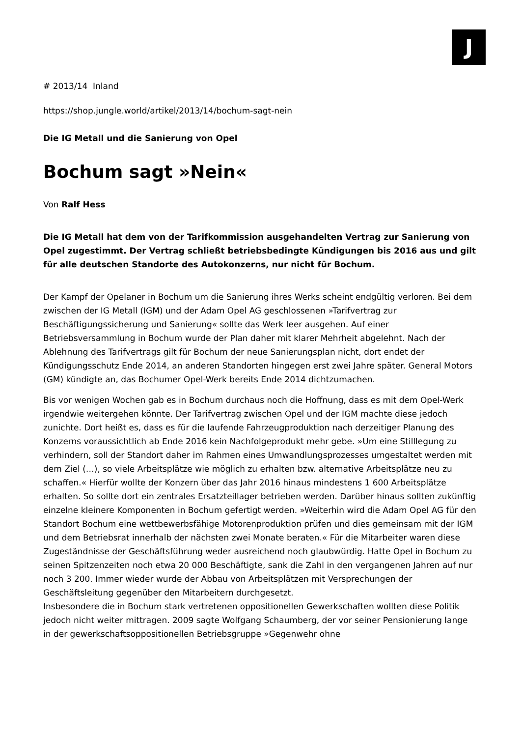J
# 2013/14 Inland
https://shop.jungle.world/artikel/2013/14/bochum-sagt-nein
Die IG Metall und die Sanierung von Opel
Bochum sagt »Nein«
Von Ralf Hess
Die IG Metall hat dem von der Tarifkommission ausgehandelten Vertrag zur Sanierung von Opel zugestimmt. Der Vertrag schließt betriebsbedingte Kündigungen bis 2016 aus und gilt für alle deutschen Standorte des Autokonzerns, nur nicht für Bochum.
Der Kampf der Opelaner in Bochum um die Sanierung ihres Werks scheint endgültig verloren. Bei dem zwischen der IG Metall (IGM) und der Adam Opel AG geschlossenen »Tarifvertrag zur Beschäftigungssicherung und Sanierung« sollte das Werk leer ausgehen. Auf einer Betriebsversammlung in Bochum wurde der Plan daher mit klarer Mehrheit abgelehnt. Nach der Ablehnung des Tarifvertrags gilt für Bochum der neue Sanierungsplan nicht, dort endet der Kündigungsschutz Ende 2014, an anderen Standorten hingegen erst zwei Jahre später. General Motors (GM) kündigte an, das Bochumer Opel-Werk bereits Ende 2014 dichtzumachen.
Bis vor wenigen Wochen gab es in Bochum durchaus noch die Hoffnung, dass es mit dem Opel-Werk irgendwie weitergehen könnte. Der Tarifvertrag zwischen Opel und der IGM machte diese jedoch zunichte. Dort heißt es, dass es für die laufende Fahrzeugproduktion nach derzeitiger Planung des Konzerns voraussichtlich ab Ende 2016 kein Nachfolgeprodukt mehr gebe. »Um eine Stilllegung zu verhindern, soll der Standort daher im Rahmen eines Umwandlungsprozesses umgestaltet werden mit dem Ziel (…), so viele Arbeitsplätze wie möglich zu erhalten bzw. alternative Arbeitsplätze neu zu schaffen.« Hierfür wollte der Konzern über das Jahr 2016 hinaus mindestens 1 600 Arbeitsplätze erhalten. So sollte dort ein zentrales Ersatzteillager betrieben werden. Darüber hinaus sollten zukünftig einzelne kleinere Komponenten in Bochum gefertigt werden. »Weiterhin wird die Adam Opel AG für den Standort Bochum eine wettbewerbsfähige Motorenproduktion prüfen und dies gemeinsam mit der IGM und dem Betriebsrat innerhalb der nächsten zwei Monate beraten.« Für die Mitarbeiter waren diese Zugeständnisse der Geschäftsführung weder ausreichend noch glaubwürdig. Hatte Opel in Bochum zu seinen Spitzenzeiten noch etwa 20 000 Beschäftigte, sank die Zahl in den vergangenen Jahren auf nur noch 3 200. Immer wieder wurde der Abbau von Arbeitsplätzen mit Versprechungen der Geschäftsleitung gegenüber den Mitarbeitern durchgesetzt.
Insbesondere die in Bochum stark vertretenen oppositionellen Gewerkschaften wollten diese Politik jedoch nicht weiter mittragen. 2009 sagte Wolfgang Schaumberg, der vor seiner Pensionierung lange in der gewerkschaftsoppositionellen Betriebsgruppe »Gegenwehr ohne